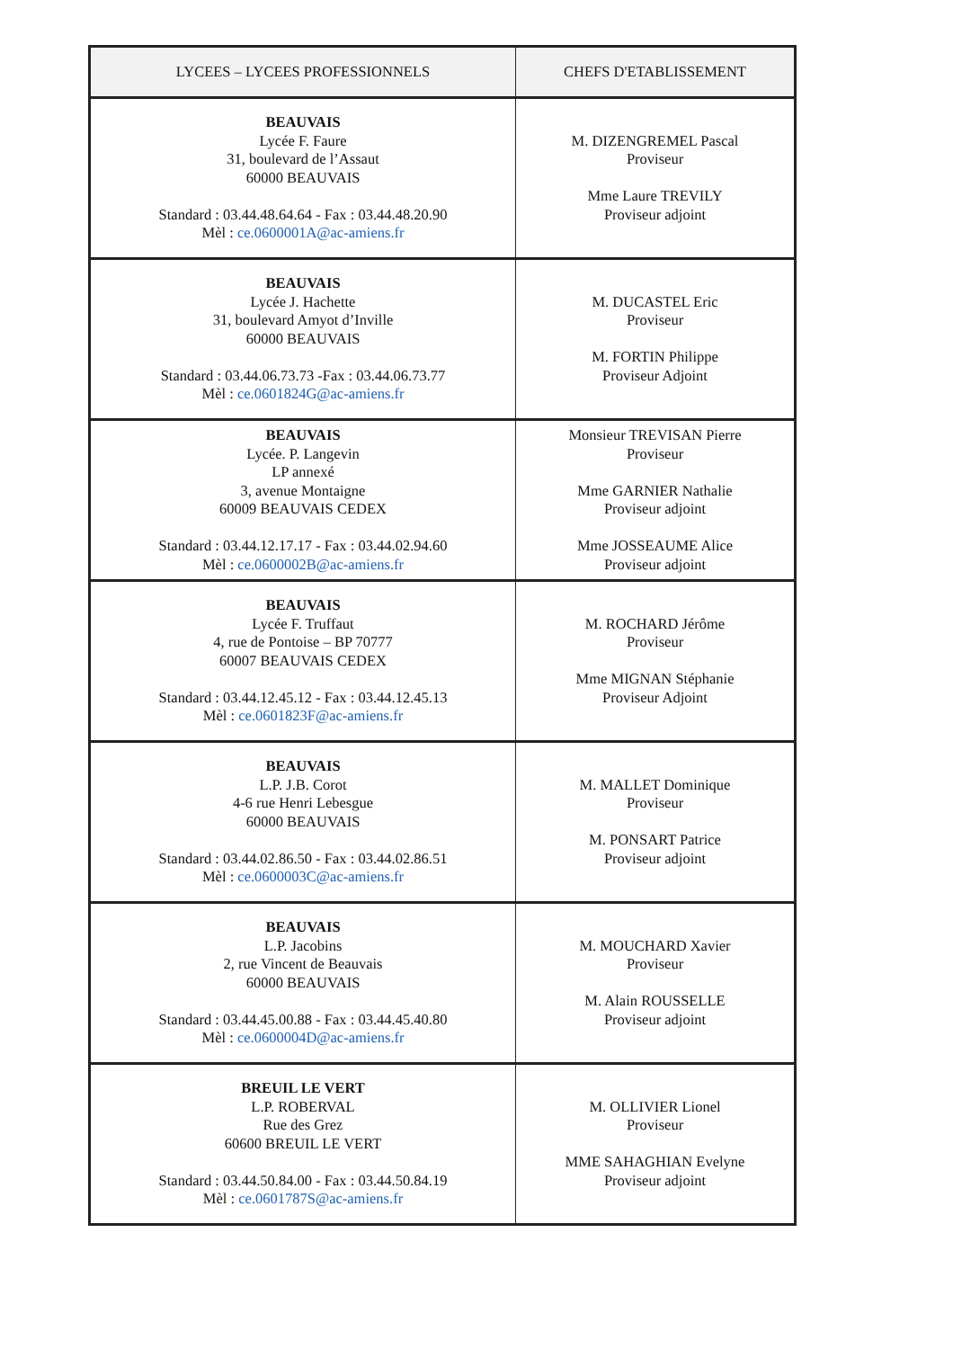| LYCEES – LYCEES PROFESSIONNELS | CHEFS D'ETABLISSEMENT |
| --- | --- |
| BEAUVAIS Lycée F. Faure 31, boulevard de l’Assaut 60000 BEAUVAIS Standard : 03.44.48.64.64 - Fax : 03.44.48.20.90 Mèl : ce.0600001A@ac-amiens.fr | M. DIZENGREMEL Pascal Proviseur Mme Laure TREVILY Proviseur adjoint |
| BEAUVAIS Lycée J. Hachette 31, boulevard Amyot d’Inville 60000 BEAUVAIS Standard : 03.44.06.73.73 -Fax : 03.44.06.73.77 Mèl : ce.0601824G@ac-amiens.fr | M. DUCASTEL Eric Proviseur M. FORTIN Philippe Proviseur Adjoint |
| BEAUVAIS Lycée. P. Langevin LP annexé 3, avenue Montaigne 60009 BEAUVAIS CEDEX Standard : 03.44.12.17.17 - Fax : 03.44.02.94.60 Mèl : ce.0600002B@ac-amiens.fr | Monsieur TREVISAN Pierre Proviseur Mme GARNIER Nathalie Proviseur adjoint Mme JOSSEAUME Alice Proviseur adjoint |
| BEAUVAIS Lycée F. Truffaut 4, rue de Pontoise – BP 70777 60007 BEAUVAIS CEDEX Standard : 03.44.12.45.12 - Fax : 03.44.12.45.13 Mèl : ce.0601823F@ac-amiens.fr | M. ROCHARD Jérôme Proviseur Mme MIGNAN Stéphanie Proviseur Adjoint |
| BEAUVAIS L.P. J.B. Corot 4-6 rue Henri Lebesgue 60000 BEAUVAIS Standard : 03.44.02.86.50 - Fax : 03.44.02.86.51 Mèl : ce.0600003C@ac-amiens.fr | M. MALLET Dominique Proviseur M. PONSART Patrice Proviseur adjoint |
| BEAUVAIS L.P. Jacobins 2, rue Vincent de Beauvais 60000 BEAUVAIS Standard : 03.44.45.00.88 - Fax : 03.44.45.40.80 Mèl : ce.0600004D@ac-amiens.fr | M. MOUCHARD Xavier Proviseur M. Alain ROUSSELLE Proviseur adjoint |
| BREUIL LE VERT L.P. ROBERVAL Rue des Grez 60600 BREUIL LE VERT Standard : 03.44.50.84.00 - Fax : 03.44.50.84.19 Mèl : ce.0601787S@ac-amiens.fr | M. OLLIVIER Lionel Proviseur MME SAHAGHIAN Evelyne Proviseur adjoint |